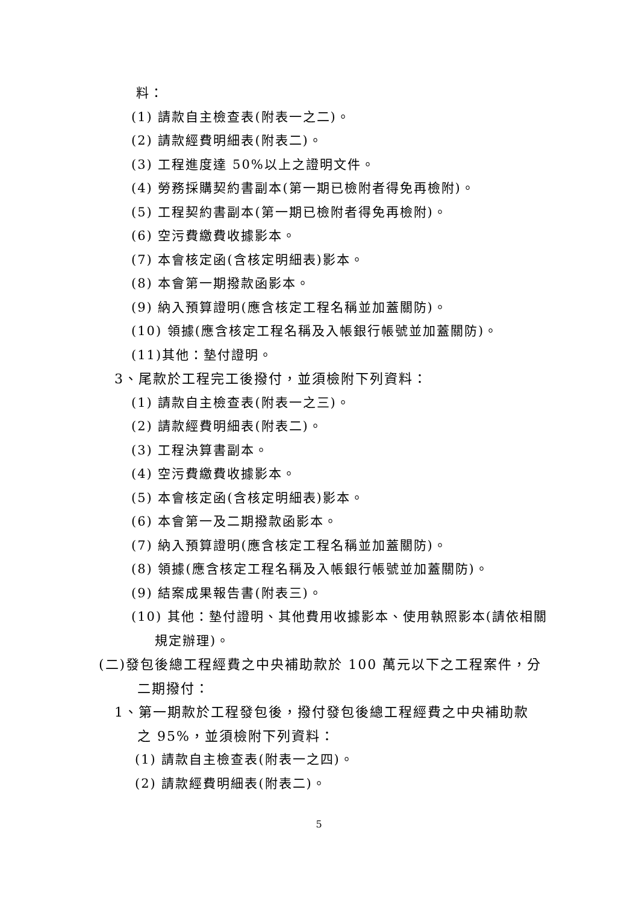料：
(1) 請款自主檢查表(附表一之二)。
(2) 請款經費明細表(附表二)。
(3) 工程進度達 50%以上之證明文件。
(4) 勞務採購契約書副本(第一期已檢附者得免再檢附)。
(5) 工程契約書副本(第一期已檢附者得免再檢附)。
(6) 空污費繳費收據影本。
(7) 本會核定函(含核定明細表)影本。
(8) 本會第一期撥款函影本。
(9) 納入預算證明(應含核定工程名稱並加蓋關防)。
(10) 領據(應含核定工程名稱及入帳銀行帳號並加蓋關防)。
(11)其他：墊付證明。
3、尾款於工程完工後撥付，並須檢附下列資料：
(1) 請款自主檢查表(附表一之三)。
(2) 請款經費明細表(附表二)。
(3) 工程決算書副本。
(4) 空污費繳費收據影本。
(5) 本會核定函(含核定明細表)影本。
(6) 本會第一及二期撥款函影本。
(7) 納入預算證明(應含核定工程名稱並加蓋關防)。
(8) 領據(應含核定工程名稱及入帳銀行帳號並加蓋關防)。
(9) 結案成果報告書(附表三)。
(10) 其他：墊付證明、其他費用收據影本、使用執照影本(請依相關
規定辦理)。
(二)發包後總工程經費之中央補助款於 100 萬元以下之工程案件，分
二期撥付：
1、第一期款於工程發包後，撥付發包後總工程經費之中央補助款
之 95%，並須檢附下列資料：
(1) 請款自主檢查表(附表一之四)。
(2) 請款經費明細表(附表二)。
5